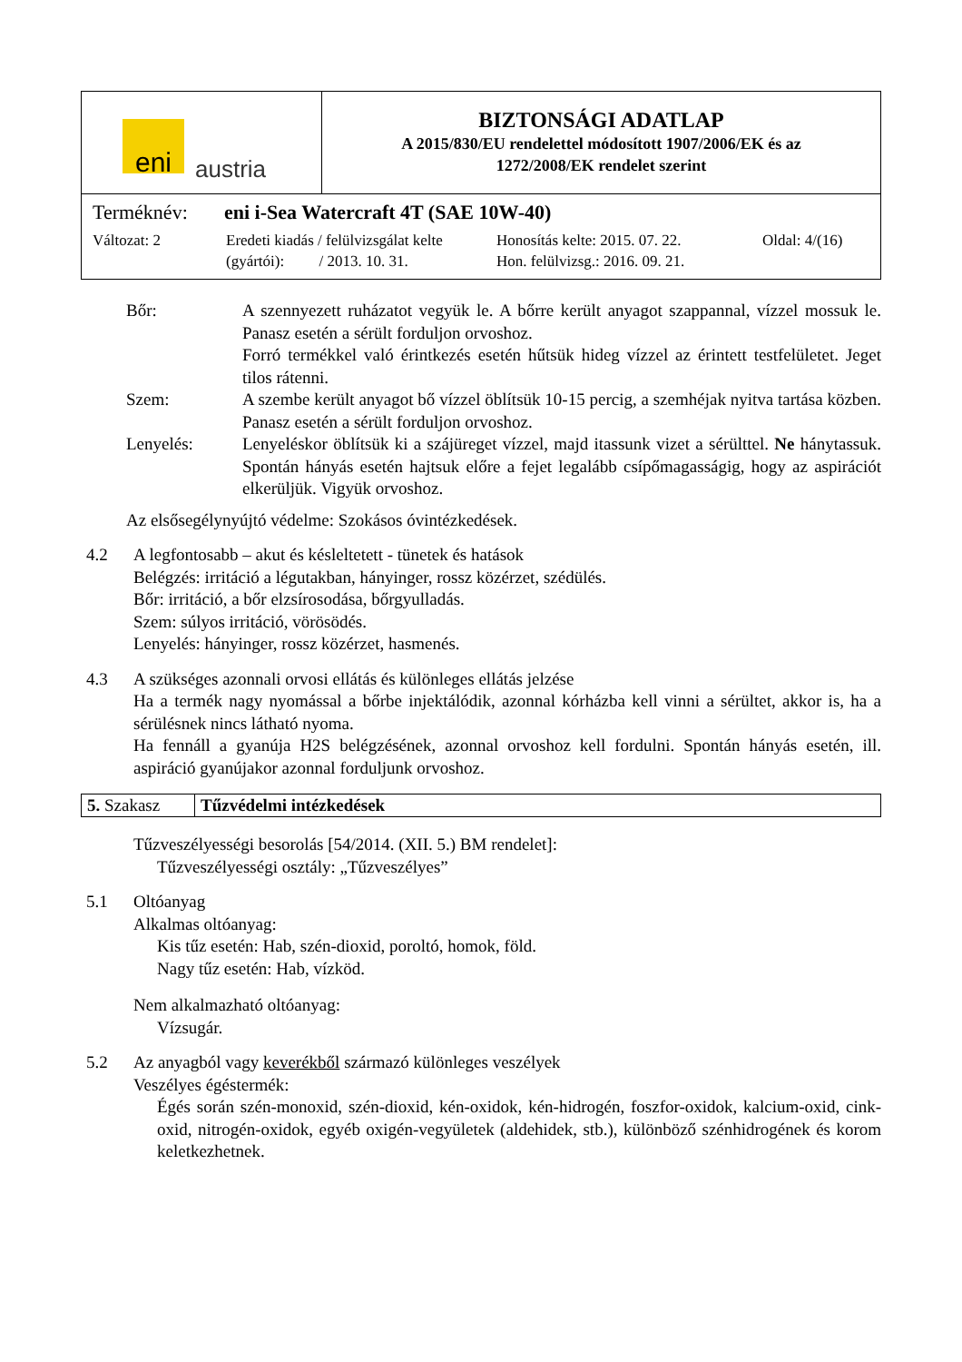| eni austria | BIZTONSÁGI ADATLAP A 2015/830/EU rendelettel módosított 1907/2006/EK és az 1272/2008/EK rendelet szerint |
| Terméknév: eni i-Sea Watercraft 4T (SAE 10W-40) Változat: 2 Eredeti kiadás / felülvizsgálat kelte (gyártói): / 2013. 10. 31. Honosítás kelte: 2015. 07. 22. Hon. felülvizsg.: 2016. 09. 21. Oldal: 4/(16) | |
Bőr: A szennyezett ruházatot vegyük le. A bőrre került anyagot szappannal, vízzel mossuk le. Panasz esetén a sérült forduljon orvoshoz.
Forró termékkel való érintkezés esetén hűtsük hideg vízzel az érintett testfelületet. Jeget tilos rátenni.
Szem: A szembe került anyagot bő vízzel öblítsük 10-15 percig, a szemhéjak nyitva tartása közben. Panasz esetén a sérült forduljon orvoshoz.
Lenyelés: Lenyeléskor öblítsük ki a szájüreget vízzel, majd itassunk vizet a sérülttel. Ne hánytassuk. Spontán hányás esetén hajtsuk előre a fejet legalább csípőmagasságig, hogy az aspirációt elkerüljük. Vigyük orvoshoz.
Az elsősegélynyújtó védelme: Szokásos óvintézkedések.
4.2 A legfontosabb – akut és késleltetett - tünetek és hatások
Belégzés: irritáció a légutakban, hányinger, rossz közérzet, szédülés.
Bőr: irritáció, a bőr elzsírosodása, bőrgyulladás.
Szem: súlyos irritáció, vörösödés.
Lenyelés: hányinger, rossz közérzet, hasmenés.
4.3 A szükséges azonnali orvosi ellátás és különleges ellátás jelzése
Ha a termék nagy nyomással a bőrbe injektálódik, azonnal kórházba kell vinni a sérültet, akkor is, ha a sérülésnek nincs látható nyoma.
Ha fennáll a gyanúja H2S belégzésének, azonnal orvoshoz kell fordulni. Spontán hányás esetén, ill. aspiráció gyanújakor azonnal forduljunk orvoshoz.
| 5. Szakasz | Tűzvédelmi intézkedések |
Tűzveszélyességi besorolás [54/2014. (XII. 5.) BM rendelet]:
Tűzveszélyességi osztály: „Tűzveszélyes”
5.1 Oltóanyag
Alkalmas oltóanyag:
Kis tűz esetén: Hab, szén-dioxid, poroltó, homok, föld.
Nagy tűz esetén: Hab, vízköd.
Nem alkalmazható oltóanyag:
Vízsugár.
5.2 Az anyagból vagy keverékből származó különleges veszélyek
Veszélyes égéstermék:
Égés során szén-monoxid, szén-dioxid, kén-oxidok, kén-hidrogén, foszfor-oxidok, kalcium-oxid, cink-oxid, nitrogén-oxidok, egyéb oxigén-vegyületek (aldehidek, stb.), különböző szénhidrogének és korom keletkezhetnek.